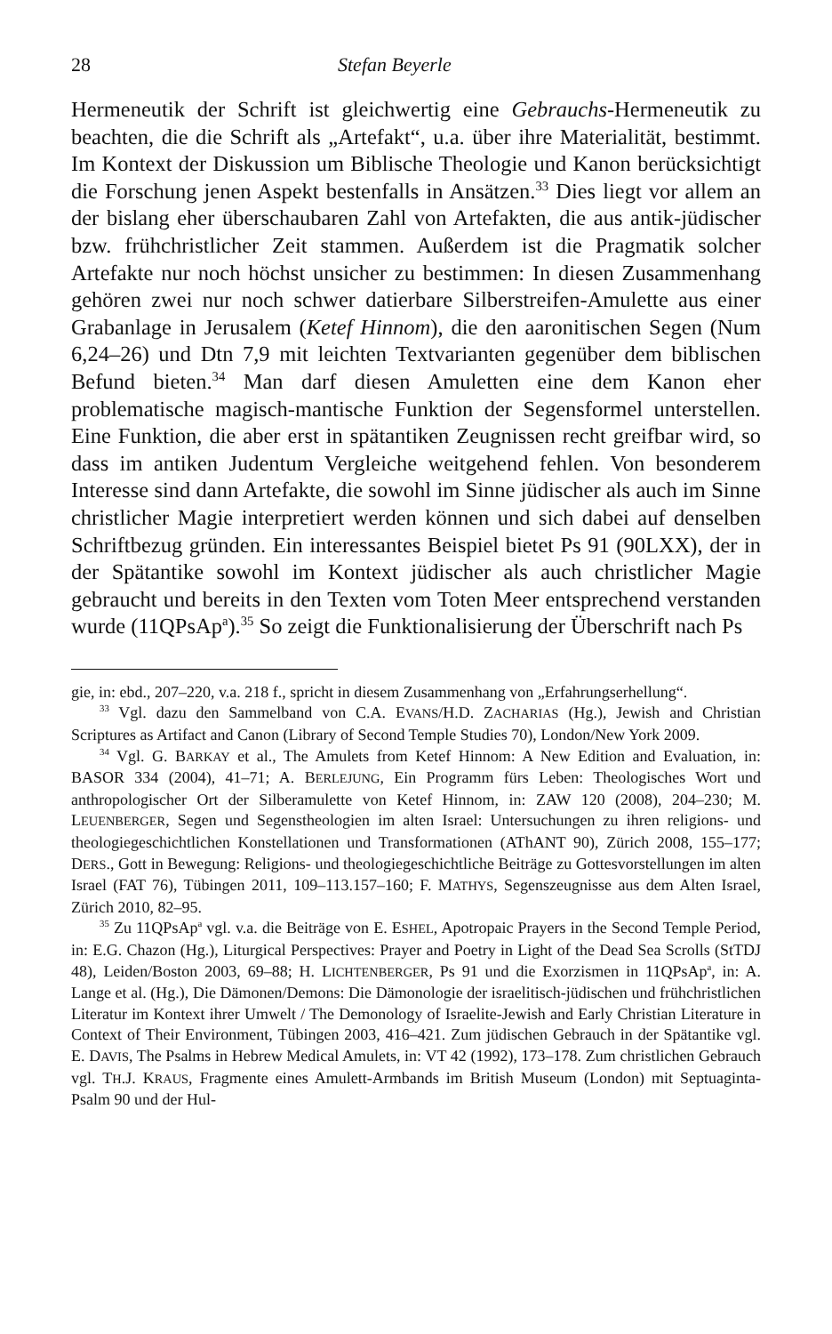28 Stefan Beyerle
Hermeneutik der Schrift ist gleichwertig eine Gebrauchs-Hermeneutik zu beachten, die die Schrift als „Artefakt“, u.a. über ihre Materialität, bestimmt. Im Kontext der Diskussion um Biblische Theologie und Kanon berücksichtigt die Forschung jenen Aspekt bestenfalls in Ansätzen.<sup>33</sup> Dies liegt vor allem an der bislang eher überschaubaren Zahl von Artefakten, die aus antik-jüdischer bzw. frühchristlicher Zeit stammen. Außerdem ist die Pragmatik solcher Artefakte nur noch höchst unsicher zu bestimmen: In diesen Zusammenhang gehören zwei nur noch schwer datierbare Silberstreifen-Amulette aus einer Grabanlage in Jerusalem (Ketef Hinnom), die den aaronitischen Segen (Num 6,24–26) und Dtn 7,9 mit leichten Textvarianten gegenüber dem biblischen Befund bieten.<sup>34</sup> Man darf diesen Amuletten eine dem Kanon eher problematische magisch-mantische Funktion der Segensformel unterstellen. Eine Funktion, die aber erst in spätantiken Zeugnissen recht greifbar wird, so dass im antiken Judentum Vergleiche weitgehend fehlen. Von besonderem Interesse sind dann Artefakte, die sowohl im Sinne jüdischer als auch im Sinne christlicher Magie interpretiert werden können und sich dabei auf denselben Schriftbezug gründen. Ein interessantes Beispiel bietet Ps 91 (90LXX), der in der Spätantike sowohl im Kontext jüdischer als auch christlicher Magie gebraucht und bereits in den Texten vom Toten Meer entsprechend verstanden wurde (11QPsAp<sup>a</sup>).<sup>35</sup> So zeigt die Funktionalisierung der Überschrift nach Ps
gie, in: ebd., 207–220, v.a. 218 f., spricht in diesem Zusammenhang von „Erfahrungserhellung“.
<sup>33</sup> Vgl. dazu den Sammelband von C.A. EVANS/H.D. ZACHARIAS (Hg.), Jewish and Christian Scriptures as Artifact and Canon (Library of Second Temple Studies 70), London/New York 2009.
<sup>34</sup> Vgl. G. BARKAY et al., The Amulets from Ketef Hinnom: A New Edition and Evaluation, in: BASOR 334 (2004), 41–71; A. BERLEJUNG, Ein Programm fürs Leben: Theologisches Wort und anthropologischer Ort der Silberamulette von Ketef Hinnom, in: ZAW 120 (2008), 204–230; M. LEUENBERGER, Segen und Segenstheologien im alten Israel: Untersuchungen zu ihren religions- und theologiegeschichtlichen Konstellationen und Transformationen (AThANT 90), Zürich 2008, 155–177; DERS., Gott in Bewegung: Religions- und theologiegeschichtliche Beiträge zu Gottesvorstellungen im alten Israel (FAT 76), Tübingen 2011, 109–113.157–160; F. MATHYS, Segenszeugnisse aus dem Alten Israel, Zürich 2010, 82–95.
<sup>35</sup> Zu 11QPsAp<sup>a</sup> vgl. v.a. die Beiträge von E. ESHEL, Apotropaic Prayers in the Second Temple Period, in: E.G. Chazon (Hg.), Liturgical Perspectives: Prayer and Poetry in Light of the Dead Sea Scrolls (StTDJ 48), Leiden/Boston 2003, 69–88; H. LICHTENBERGER, Ps 91 und die Exorzismen in 11QPsAp<sup>a</sup>, in: A. Lange et al. (Hg.), Die Dämonen/Demons: Die Dämonologie der israelitisch-jüdischen und frühchristlichen Literatur im Kontext ihrer Umwelt / The Demonology of Israelite-Jewish and Early Christian Literature in Context of Their Environment, Tübingen 2003, 416–421. Zum jüdischen Gebrauch in der Spätantike vgl. E. DAVIS, The Psalms in Hebrew Medical Amulets, in: VT 42 (1992), 173–178. Zum christlichen Gebrauch vgl. TH.J. KRAUS, Fragmente eines Amulett-Armbands im British Museum (London) mit Septuaginta-Psalm 90 und der Hul-